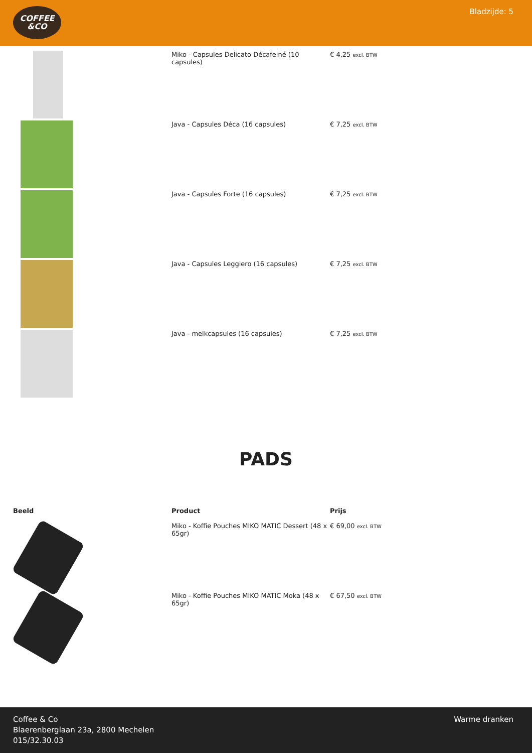COFFEE
&CO
Bladzijde: 5
| | Miko - Capsules Delicato Décafeiné (10 capsules) | € 4,25 excl. BTW |
| | Java - Capsules Déca (16 capsules) | € 7,25 excl. BTW |
| | Java - Capsules Forte (16 capsules) | € 7,25 excl. BTW |
| | Java - Capsules Leggiero (16 capsules) | € 7,25 excl. BTW |
| | Java - melkcapsules (16 capsules) | € 7,25 excl. BTW |
PADS
| Beeld | Product | Prijs |
| --- | --- | --- |
| | Miko - Koffie Pouches MIKO MATIC Dessert (48 x 65gr) | € 69,00 excl. BTW |
| | Miko - Koffie Pouches MIKO MATIC Moka (48 x 65gr) | € 67,50 excl. BTW |
Coffee & Co
Blaerenberglaan 23a, 2800 Mechelen
015/32.30.03
Warme dranken